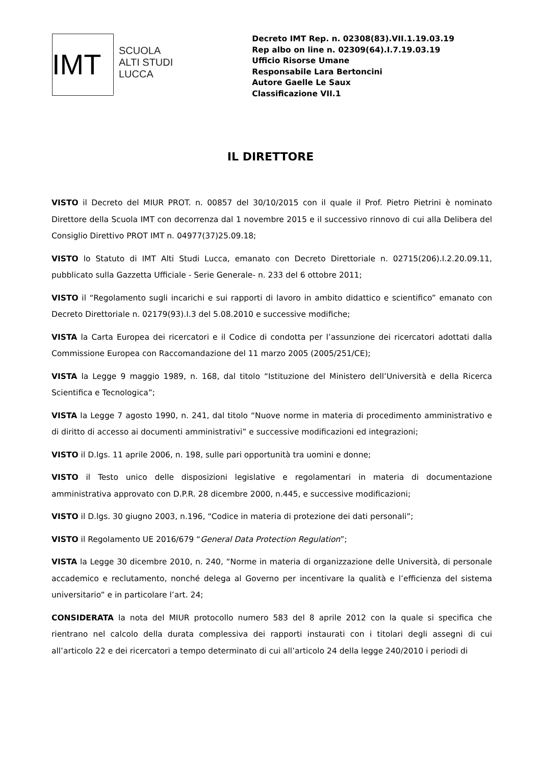IMT
SCUOLA
ALTI STUDI
LUCCA
Decreto IMT Rep. n. 02308(83).VII.1.19.03.19
Rep albo on line n. 02309(64).I.7.19.03.19
Ufficio Risorse Umane
Responsabile Lara Bertoncini
Autore Gaelle Le Saux
Classificazione VII.1
IL DIRETTORE
VISTO il Decreto del MIUR PROT. n. 00857 del 30/10/2015 con il quale il Prof. Pietro Pietrini è nominato Direttore della Scuola IMT con decorrenza dal 1 novembre 2015 e il successivo rinnovo di cui alla Delibera del Consiglio Direttivo PROT IMT n. 04977(37)25.09.18;
VISTO lo Statuto di IMT Alti Studi Lucca, emanato con Decreto Direttoriale n. 02715(206).I.2.20.09.11, pubblicato sulla Gazzetta Ufficiale - Serie Generale- n. 233 del 6 ottobre 2011;
VISTO il “Regolamento sugli incarichi e sui rapporti di lavoro in ambito didattico e scientifico” emanato con Decreto Direttoriale n. 02179(93).I.3 del 5.08.2010 e successive modifiche;
VISTA la Carta Europea dei ricercatori e il Codice di condotta per l’assunzione dei ricercatori adottati dalla Commissione Europea con Raccomandazione del 11 marzo 2005 (2005/251/CE);
VISTA la Legge 9 maggio 1989, n. 168, dal titolo “Istituzione del Ministero dell’Università e della Ricerca Scientifica e Tecnologica”;
VISTA la Legge 7 agosto 1990, n. 241, dal titolo “Nuove norme in materia di procedimento amministrativo e di diritto di accesso ai documenti amministrativi” e successive modificazioni ed integrazioni;
VISTO il D.lgs. 11 aprile 2006, n. 198, sulle pari opportunità tra uomini e donne;
VISTO il Testo unico delle disposizioni legislative e regolamentari in materia di documentazione amministrativa approvato con D.P.R. 28 dicembre 2000, n.445, e successive modificazioni;
VISTO il D.lgs. 30 giugno 2003, n.196, “Codice in materia di protezione dei dati personali”;
VISTO il Regolamento UE 2016/679 “General Data Protection Regulation”;
VISTA la Legge 30 dicembre 2010, n. 240, “Norme in materia di organizzazione delle Università, di personale accademico e reclutamento, nonché delega al Governo per incentivare la qualità e l’efficienza del sistema universitario” e in particolare l’art. 24;
CONSIDERATA la nota del MIUR protocollo numero 583 del 8 aprile 2012 con la quale si specifica che rientrano nel calcolo della durata complessiva dei rapporti instaurati con i titolari degli assegni di cui all’articolo 22 e dei ricercatori a tempo determinato di cui all’articolo 24 della legge 240/2010 i periodi di